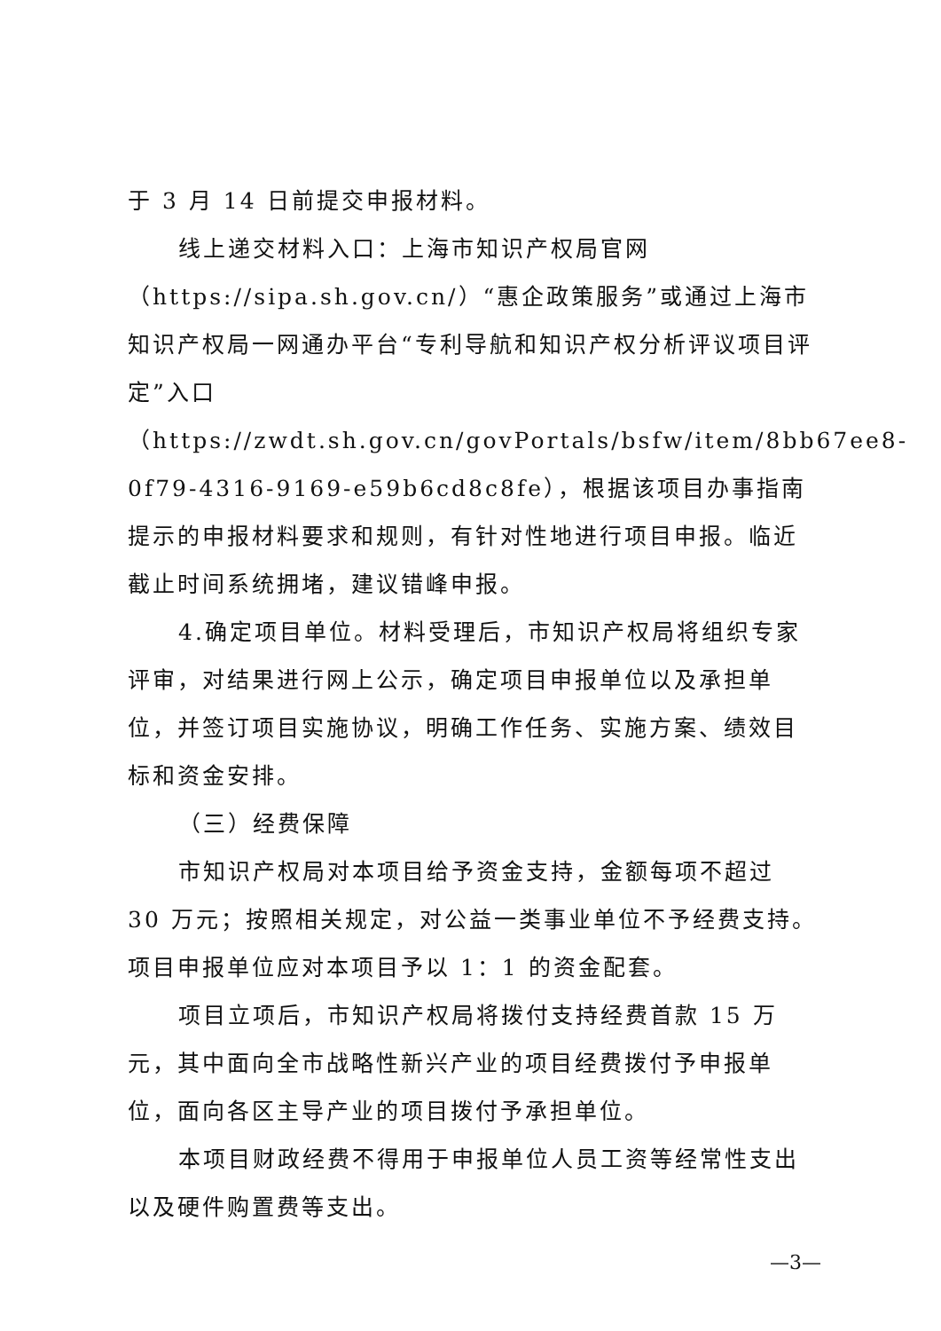于 3 月 14 日前提交申报材料。
线上递交材料入口：上海市知识产权局官网（https://sipa.sh.gov.cn/）“惠企政策服务”或通过上海市知识产权局一网通办平台“专利导航和知识产权分析评议项目评定”入口
（https://zwdt.sh.gov.cn/govPortals/bsfw/item/8bb67ee8-0f79-4316-9169-e59b6cd8c8fe），根据该项目办事指南提示的申报材料要求和规则，有针对性地进行项目申报。临近截止时间系统拥堵，建议错峰申报。
4.确定项目单位。材料受理后，市知识产权局将组织专家评审，对结果进行网上公示，确定项目申报单位以及承担单位，并签订项目实施协议，明确工作任务、实施方案、绩效目标和资金安排。
（三）经费保障
市知识产权局对本项目给予资金支持，金额每项不超过 30 万元；按照相关规定，对公益一类事业单位不予经费支持。项目申报单位应对本项目予以 1：1 的资金配套。
项目立项后，市知识产权局将拨付支持经费首款 15 万元，其中面向全市战略性新兴产业的项目经费拨付予申报单位，面向各区主导产业的项目拨付予承担单位。
本项目财政经费不得用于申报单位人员工资等经常性支出以及硬件购置费等支出。
—3—